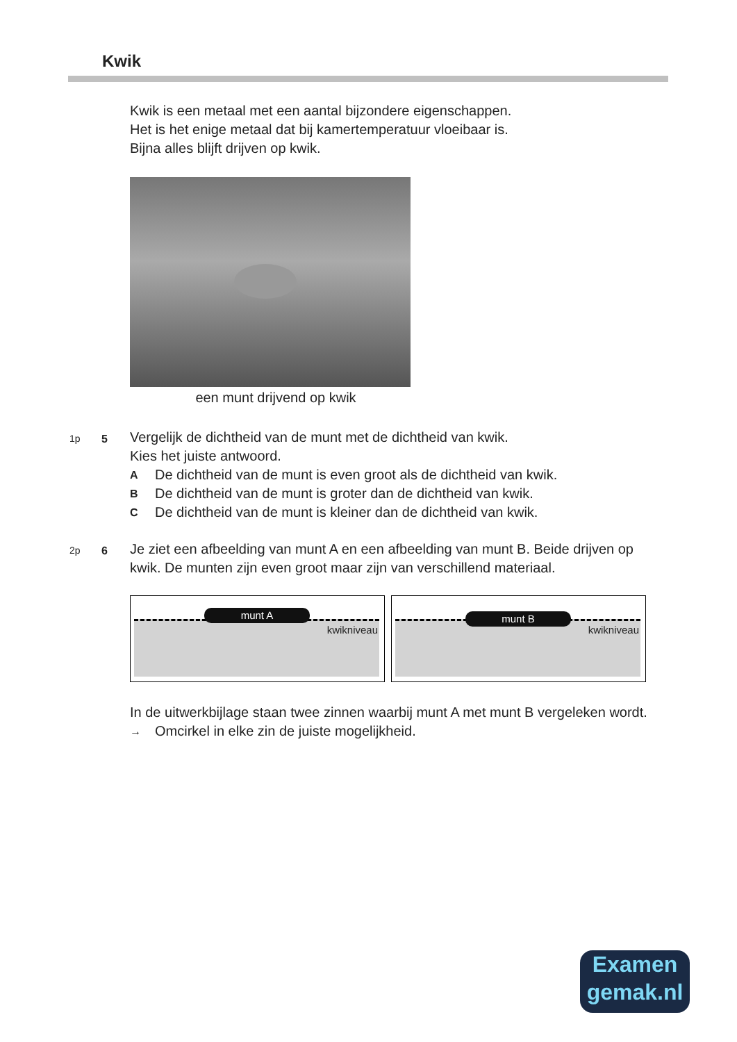Kwik
Kwik is een metaal met een aantal bijzondere eigenschappen.
Het is het enige metaal dat bij kamertemperatuur vloeibaar is.
Bijna alles blijft drijven op kwik.
een munt drijvend op kwik
1p 5
Vergelijk de dichtheid van de munt met de dichtheid van kwik.
Kies het juiste antwoord.
A De dichtheid van de munt is even groot als de dichtheid van kwik.
B De dichtheid van de munt is groter dan de dichtheid van kwik.
C De dichtheid van de munt is kleiner dan de dichtheid van kwik.
2p 6
Je ziet een afbeelding van munt A en een afbeelding van munt B. Beide drijven op kwik. De munten zijn even groot maar zijn van verschillend materiaal.
munt A
kwikniveau
munt B
kwikniveau
In de uitwerkbijlage staan twee zinnen waarbij munt A met munt B vergeleken wordt.
→ Omcirkel in elke zin de juiste mogelijkheid.
Examen
gemak.nl